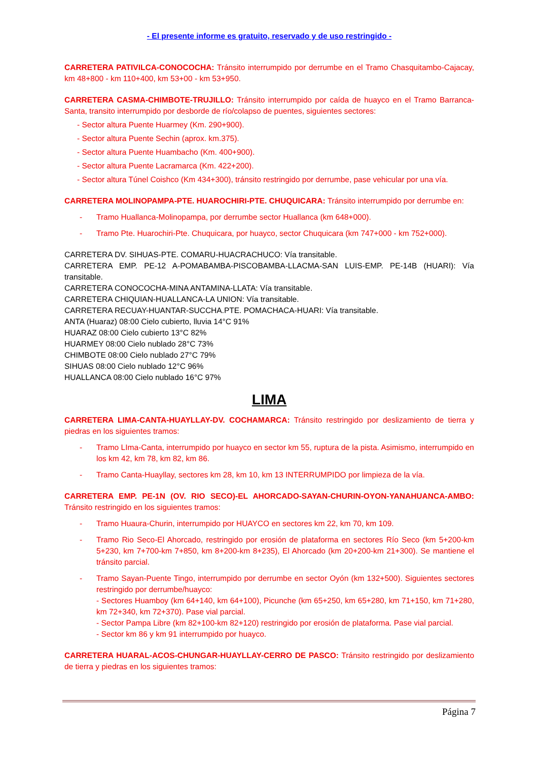- El presente informe es gratuito, reservado y de uso restringido -
CARRETERA PATIVILCA-CONOCOCHA: Tránsito interrumpido por derrumbe en el Tramo Chasquitambo-Cajacay, km 48+800 - km 110+400, km 53+00 - km 53+950.
CARRETERA CASMA-CHIMBOTE-TRUJILLO: Tránsito interrumpido por caída de huayco en el Tramo Barranca-Santa, transito interrumpido por desborde de río/colapso de puentes, siguientes sectores:
- Sector altura Puente Huarmey (Km. 290+900).
- Sector altura Puente Sechin (aprox. km.375).
- Sector altura Puente Huambacho (Km. 400+900).
- Sector altura Puente Lacramarca (Km. 422+200).
- Sector altura Túnel Coishco (Km 434+300), tránsito restringido por derrumbe, pase vehicular por una vía.
CARRETERA MOLINOPAMPA-PTE. HUAROCHIRI-PTE. CHUQUICARA: Tránsito interrumpido por derrumbe en:
- Tramo Huallanca-Molinopampa, por derrumbe sector Huallanca (km 648+000).
- Tramo Pte. Huarochiri-Pte. Chuquicara, por huayco, sector Chuquicara (km 747+000 - km 752+000).
CARRETERA DV. SIHUAS-PTE. COMARU-HUACRACHUCO: Vía transitable.
CARRETERA EMP. PE-12 A-POMABAMBA-PISCOBAMBA-LLACMA-SAN LUIS-EMP. PE-14B (HUARI): Vía transitable.
CARRETERA CONOCOCHA-MINA ANTAMINA-LLATA: Vía transitable.
CARRETERA CHIQUIAN-HUALLANCA-LA UNION: Vía transitable.
CARRETERA RECUAY-HUANTAR-SUCCHA.PTE. POMACHACA-HUARI: Vía transitable.
ANTA (Huaraz) 08:00 Cielo cubierto, lluvia 14°C 91%
HUARAZ 08:00 Cielo cubierto 13°C 82%
HUARMEY 08:00 Cielo nublado 28°C 73%
CHIMBOTE 08:00 Cielo nublado 27°C 79%
SIHUAS 08:00 Cielo nublado 12°C 96%
HUALLANCA 08:00 Cielo nublado 16°C 97%
LIMA
CARRETERA LIMA-CANTA-HUAYLLAY-DV. COCHAMARCA: Tránsito restringido por deslizamiento de tierra y piedras en los siguientes tramos:
- Tramo LIma-Canta, interrumpido por huayco en sector km 55, ruptura de la pista. Asimismo, interrumpido en los km 42, km 78, km 82, km 86.
- Tramo Canta-Huayllay, sectores km 28, km 10, km 13 INTERRUMPIDO por limpieza de la vía.
CARRETERA EMP. PE-1N (OV. RIO SECO)-EL AHORCADO-SAYAN-CHURIN-OYON-YANAHUANCA-AMBO: Tránsito restringido en los siguientes tramos:
- Tramo Huaura-Churin, interrumpido por HUAYCO en sectores km 22, km 70, km 109.
- Tramo Rio Seco-El Ahorcado, restringido por erosión de plataforma en sectores Río Seco (km 5+200-km 5+230, km 7+700-km 7+850, km 8+200-km 8+235), El Ahorcado (km 20+200-km 21+300). Se mantiene el tránsito parcial.
- Tramo Sayan-Puente Tingo, interrumpido por derrumbe en sector Oyón (km 132+500). Siguientes sectores restringido por derrumbe/huayco:
- Sectores Huamboy (km 64+140, km 64+100), Picunche (km 65+250, km 65+280, km 71+150, km 71+280, km 72+340, km 72+370). Pase vial parcial.
- Sector Pampa Libre (km 82+100-km 82+120) restringido por erosión de plataforma. Pase vial parcial.
- Sector km 86 y km 91 interrumpido por huayco.
CARRETERA HUARAL-ACOS-CHUNGAR-HUAYLLAY-CERRO DE PASCO: Tránsito restringido por deslizamiento de tierra y piedras en los siguientes tramos:
Página 7